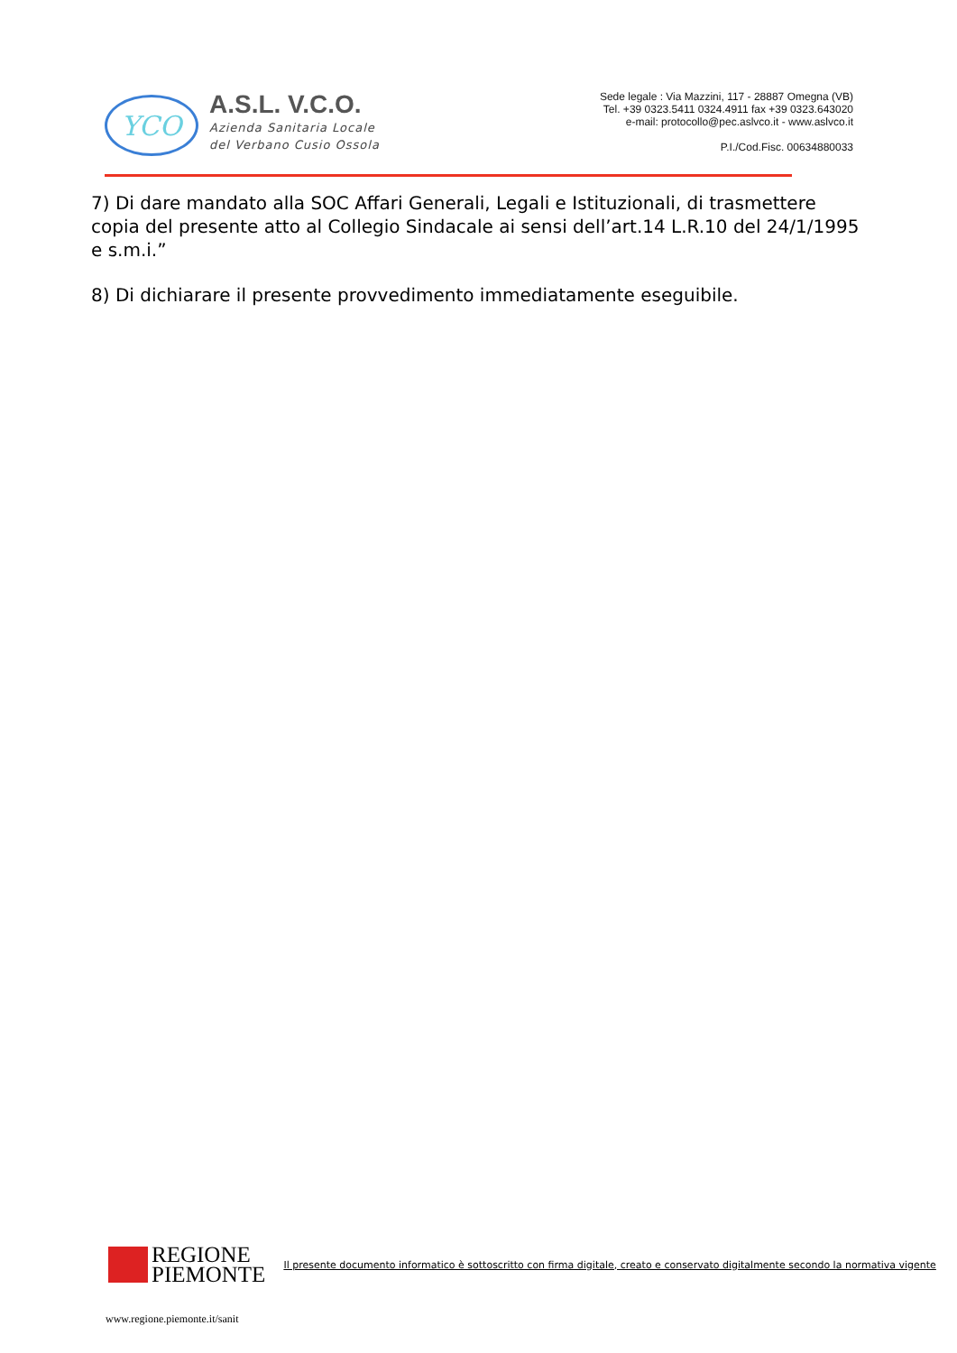YCO
A.S.L. V.C.O.
Azienda Sanitaria Locale
del Verbano Cusio Ossola
Sede legale : Via Mazzini, 117 - 28887 Omegna (VB)
Tel. +39 0323.5411 0324.4911 fax +39 0323.643020
e-mail: protocollo@pec.aslvco.it - www.aslvco.it
P.I./Cod.Fisc. 00634880033
7) Di dare mandato alla SOC Affari Generali, Legali e Istituzionali, di trasmettere copia del presente atto al Collegio Sindacale ai sensi dell’art.14 L.R.10 del 24/1/1995 e s.m.i.”
8) Di dichiarare il presente provvedimento immediatamente eseguibile.
REGIONE
PIEMONTE Il presente documento informatico è sottoscritto con firma digitale, creato e conservato digitalmente secondo la normativa vigente
www.regione.piemonte.it/sanit